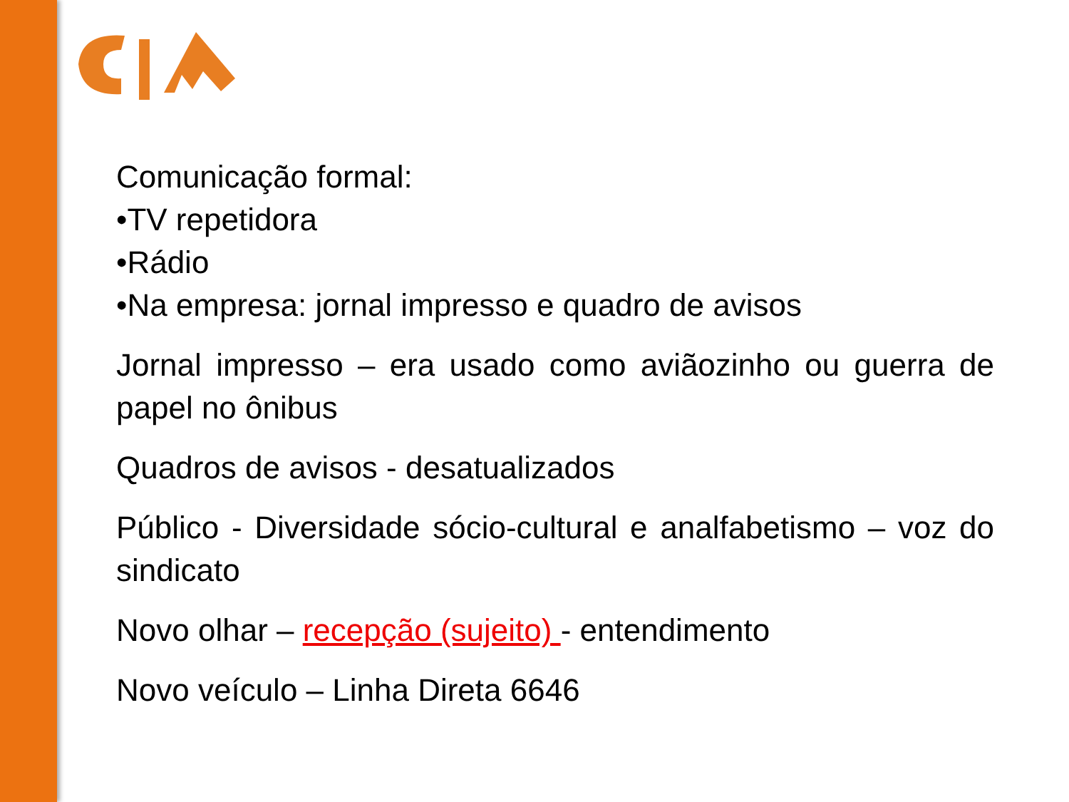Comunicação formal:
•TV repetidora
•Rádio
•Na empresa: jornal impresso e quadro de avisos
Jornal impresso – era usado como aviãozinho ou guerra de papel no ônibus
Quadros de avisos - desatualizados
Público - Diversidade sócio-cultural e analfabetismo – voz do sindicato
Novo olhar – recepção (sujeito) - entendimento
Novo veículo – Linha Direta 6646